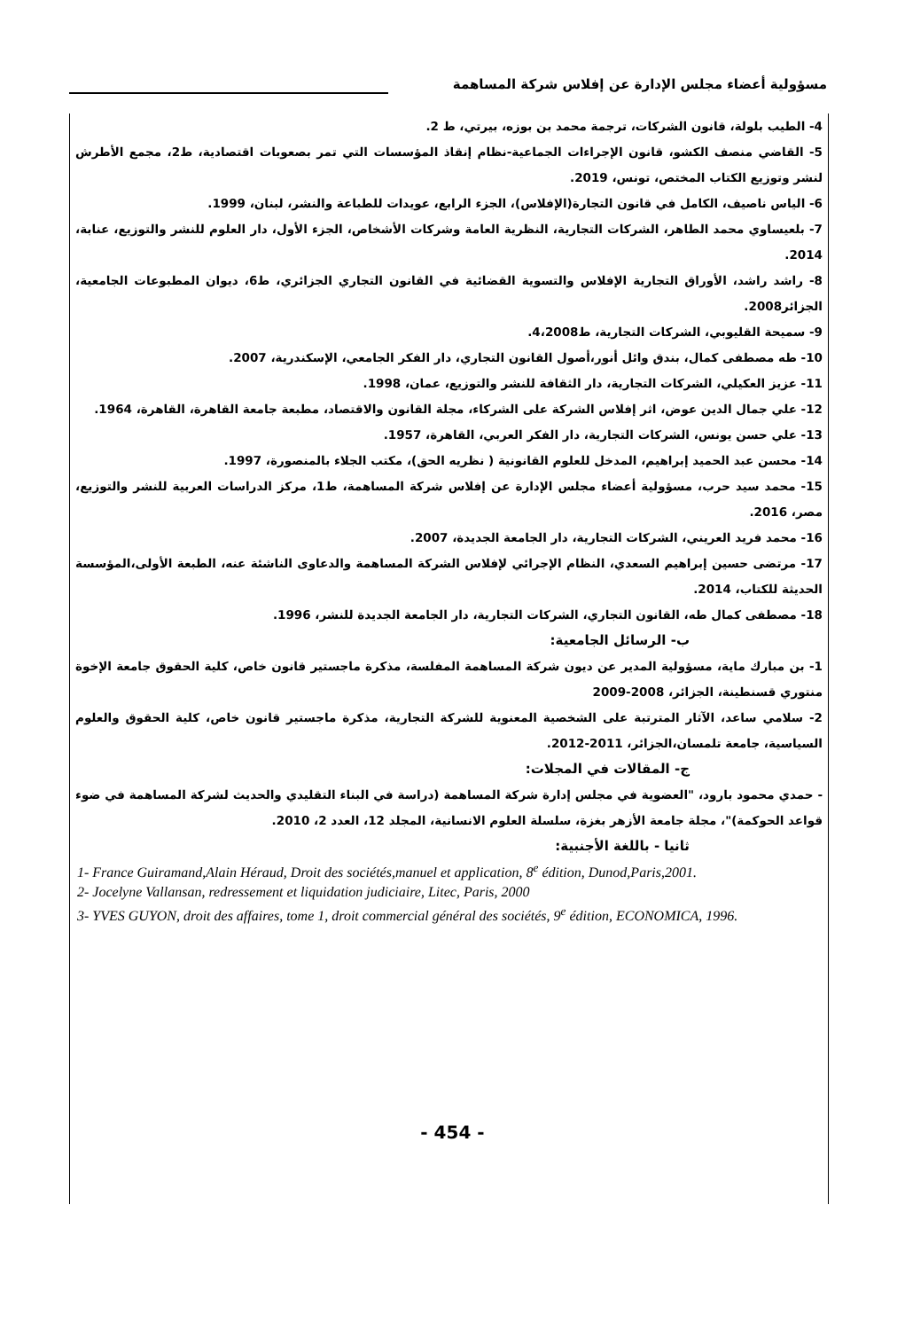مسؤولية أعضاء مجلس الإدارة عن إفلاس شركة المساهمة
4- الطيب بلولة، قانون الشركات، ترجمة محمد بن بوزه، بيرتي، ط 2.
5- القاضي منصف الكشو، قانون الإجراءات الجماعية-نظام إنقاذ المؤسسات التي تمر بصعوبات اقتصادية، ط2، مجمع الأطرش لنشر وتوزيع الكتاب المختص، تونس، 2019.
6- الياس ناصيف، الكامل في قانون التجارة(الإفلاس)، الجزء الرابع، عويدات للطباعة والنشر، لبنان، 1999.
7- بلعيساوي محمد الطاهر، الشركات التجارية، النظرية العامة وشركات الأشخاص، الجزء الأول، دار العلوم للنشر والتوزيع، عنابة، 2014.
8- راشد راشد، الأوراق التجارية الإفلاس والتسوية القضائية في القانون التجاري الجزائري، ط6، ديوان المطبوعات الجامعية، الجزائر2008.
9- سميحة القليوبي، الشركات التجارية، ط4،2008.
10- طه مصطفى كمال، بندق وائل أنور،أصول القانون التجاري، دار الفكر الجامعي، الإسكندرية، 2007.
11- عزيز العكيلي، الشركات التجارية، دار الثقافة للنشر والتوزيع، عمان، 1998.
12- علي جمال الدين عوض، اثر إفلاس الشركة على الشركاء، مجلة القانون والاقتصاد، مطبعة جامعة القاهرة، القاهرة، 1964.
13- علي حسن يونس، الشركات التجارية، دار الفكر العربي، القاهرة، 1957.
14- محسن عبد الحميد إبراهيم، المدخل للعلوم القانونية ( نظريه الحق)، مكتب الجلاء بالمنصورة، 1997.
15- محمد سيد حرب، مسؤولية أعضاء مجلس الإدارة عن إفلاس شركة المساهمة، ط1، مركز الدراسات العربية للنشر والتوزيع، مصر، 2016.
16- محمد فريد العريني، الشركات التجارية، دار الجامعة الجديدة، 2007.
17- مرتضى حسين إبراهيم السعدي، النظام الإجرائي لإفلاس الشركة المساهمة والدعاوى الناشئة عنه، الطبعة الأولى،المؤسسة الحديثة للكتاب، 2014.
18- مصطفى كمال طه، القانون التجاري، الشركات التجارية، دار الجامعة الجديدة للنشر، 1996.
ب- الرسائل الجامعية:
1- بن مبارك ماية، مسؤولية المدير عن ديون شركة المساهمة المفلسة، مذكرة ماجستير قانون خاص، كلية الحقوق جامعة الإخوة منتوري قسنطينة، الجزائر، 2008-2009
2- سلامي ساعد، الآثار المترتبة على الشخصية المعنوية للشركة التجارية، مذكرة ماجستير قانون خاص، كلية الحقوق والعلوم السياسية، جامعة تلمسان،الجزائر، 2011-2012.
ج- المقالات في المجلات:
- حمدي محمود بارود، "العضوية في مجلس إدارة شركة المساهمة (دراسة في البناء التقليدي والحديث لشركة المساهمة في ضوء قواعد الحوكمة)"، مجلة جامعة الأزهر بغزة، سلسلة العلوم الانسانية، المجلد 12، العدد 2، 2010.
ثانيا - باللغة الأجنبية:
1- France Guiramand,Alain Héraud, Droit des sociétés,manuel et application, 8<sup>e</sup> édition, Dunod,Paris,2001.
2- Jocelyne Vallansan, redressement et liquidation judiciaire, Litec, Paris, 2000
3- YVES GUYON, droit des affaires, tome 1, droit commercial général des sociétés, 9<sup>e</sup> édition, ECONOMICA, 1996.
- 454 -